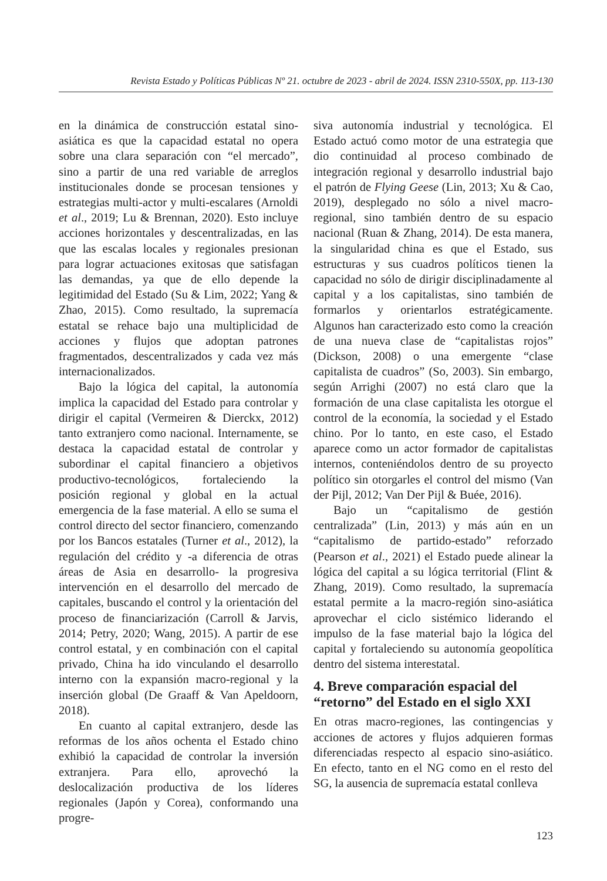Revista Estado y Políticas Públicas Nº 21. octubre de 2023 - abril de 2024. ISSN 2310-550X, pp. 113-130
en la dinámica de construcción estatal sino-asiática es que la capacidad estatal no opera sobre una clara separación con “el mercado”, sino a partir de una red variable de arreglos institucionales donde se procesan tensiones y estrategias multi-actor y multi-escalares (Arnoldi et al., 2019; Lu & Brennan, 2020). Esto incluye acciones horizontales y descentralizadas, en las que las escalas locales y regionales presionan para lograr actuaciones exitosas que satisfagan las demandas, ya que de ello depende la legitimidad del Estado (Su & Lim, 2022; Yang & Zhao, 2015). Como resultado, la supremacía estatal se rehace bajo una multiplicidad de acciones y flujos que adoptan patrones fragmentados, descentralizados y cada vez más internacionalizados.
Bajo la lógica del capital, la autonomía implica la capacidad del Estado para controlar y dirigir el capital (Vermeiren & Dierckx, 2012) tanto extranjero como nacional. Internamente, se destaca la capacidad estatal de controlar y subordinar el capital financiero a objetivos productivo-tecnológicos, fortaleciendo la posición regional y global en la actual emergencia de la fase material. A ello se suma el control directo del sector financiero, comenzando por los Bancos estatales (Turner et al., 2012), la regulación del crédito y -a diferencia de otras áreas de Asia en desarrollo- la progresiva intervención en el desarrollo del mercado de capitales, buscando el control y la orientación del proceso de financiarización (Carroll & Jarvis, 2014; Petry, 2020; Wang, 2015). A partir de ese control estatal, y en combinación con el capital privado, China ha ido vinculando el desarrollo interno con la expansión macro-regional y la inserción global (De Graaff & Van Apeldoorn, 2018).
En cuanto al capital extranjero, desde las reformas de los años ochenta el Estado chino exhibió la capacidad de controlar la inversión extranjera. Para ello, aprovechó la deslocalización productiva de los líderes regionales (Japón y Corea), conformando una progre-
siva autonomía industrial y tecnológica. El Estado actuó como motor de una estrategia que dio continuidad al proceso combinado de integración regional y desarrollo industrial bajo el patrón de Flying Geese (Lin, 2013; Xu & Cao, 2019), desplegado no sólo a nivel macro-regional, sino también dentro de su espacio nacional (Ruan & Zhang, 2014). De esta manera, la singularidad china es que el Estado, sus estructuras y sus cuadros políticos tienen la capacidad no sólo de dirigir disciplinadamente al capital y a los capitalistas, sino también de formarlos y orientarlos estratégicamente. Algunos han caracterizado esto como la creación de una nueva clase de “capitalistas rojos” (Dickson, 2008) o una emergente “clase capitalista de cuadros” (So, 2003). Sin embargo, según Arrighi (2007) no está claro que la formación de una clase capitalista les otorgue el control de la economía, la sociedad y el Estado chino. Por lo tanto, en este caso, el Estado aparece como un actor formador de capitalistas internos, conteniéndolos dentro de su proyecto político sin otorgarles el control del mismo (Van der Pijl, 2012; Van Der Pijl & Buée, 2016).
Bajo un “capitalismo de gestión centralizada” (Lin, 2013) y más aún en un “capitalismo de partido-estado” reforzado (Pearson et al., 2021) el Estado puede alinear la lógica del capital a su lógica territorial (Flint & Zhang, 2019). Como resultado, la supremacía estatal permite a la macro-región sino-asiática aprovechar el ciclo sistémico liderando el impulso de la fase material bajo la lógica del capital y fortaleciendo su autonomía geopolítica dentro del sistema interestatal.
4. Breve comparación espacial del “retorno” del Estado en el siglo XXI
En otras macro-regiones, las contingencias y acciones de actores y flujos adquieren formas diferenciadas respecto al espacio sino-asiático. En efecto, tanto en el NG como en el resto del SG, la ausencia de supremacía estatal conlleva
123